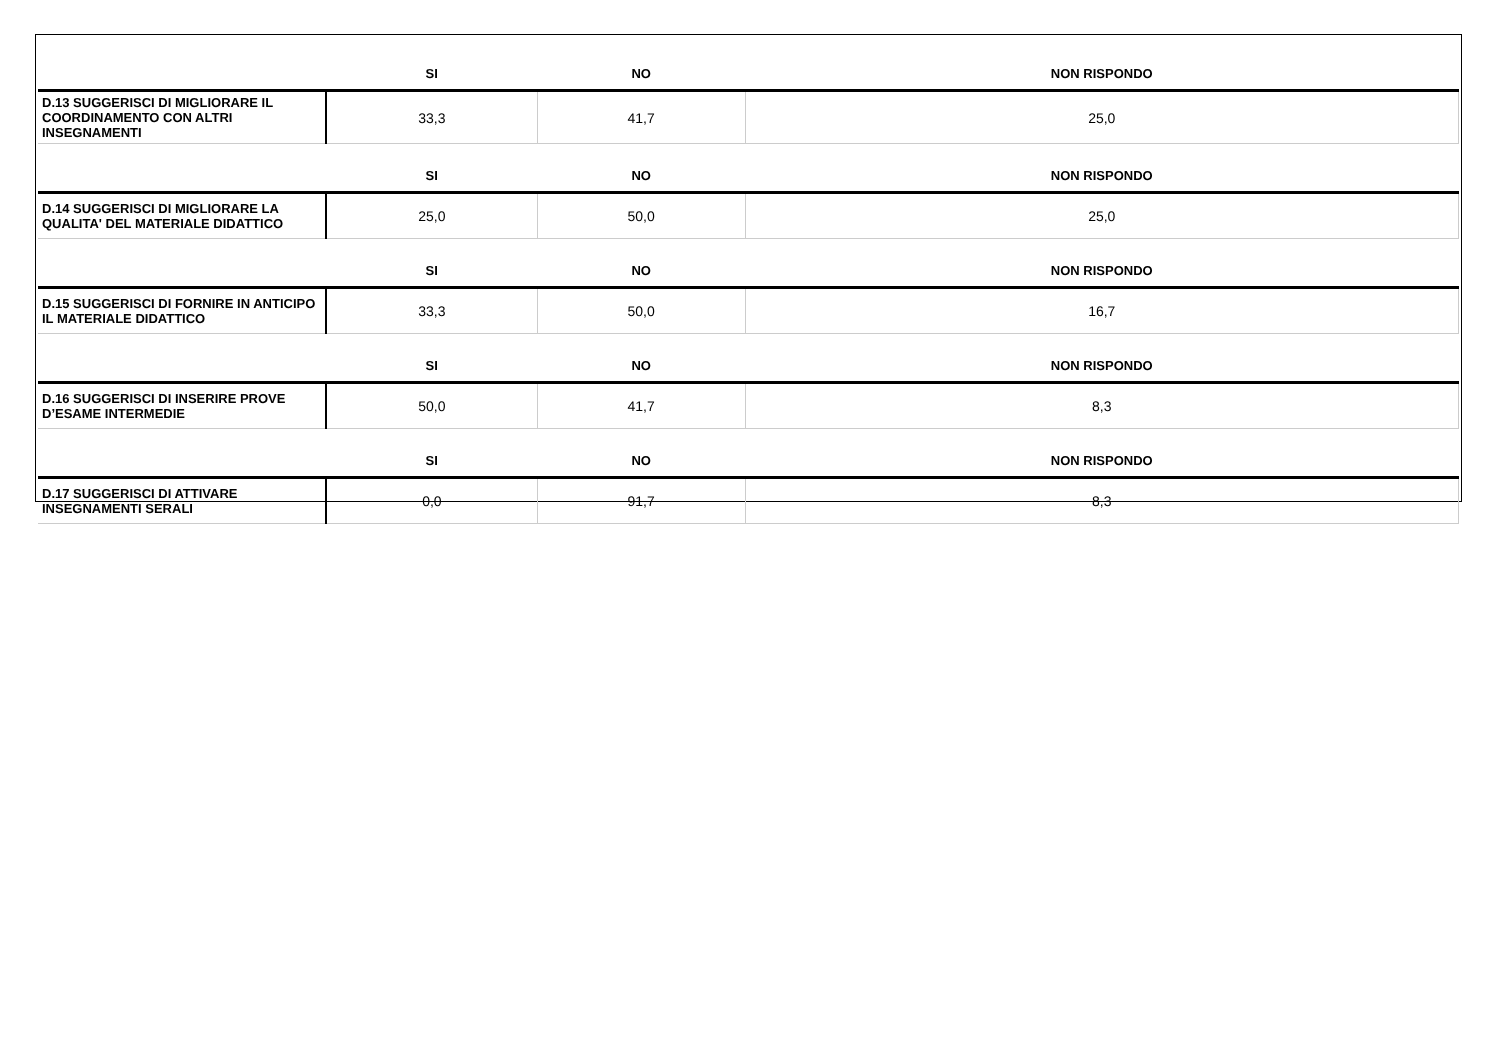| | SI | NO | NON RISPONDO |
| --- | --- | --- | --- |
| D.13 SUGGERISCI DI MIGLIORARE IL COORDINAMENTO CON ALTRI INSEGNAMENTI | 33,3 | 41,7 | 25,0 |
| | SI | NO | NON RISPONDO |
| D.14 SUGGERISCI DI MIGLIORARE LA QUALITA' DEL MATERIALE DIDATTICO | 25,0 | 50,0 | 25,0 |
| | SI | NO | NON RISPONDO |
| D.15 SUGGERISCI DI FORNIRE IN ANTICIPO IL MATERIALE DIDATTICO | 33,3 | 50,0 | 16,7 |
| | SI | NO | NON RISPONDO |
| D.16 SUGGERISCI DI INSERIRE PROVE D’ESAME INTERMEDIE | 50,0 | 41,7 | 8,3 |
| | SI | NO | NON RISPONDO |
| D.17 SUGGERISCI DI ATTIVARE INSEGNAMENTI SERALI | 0,0 | 91,7 | 8,3 |